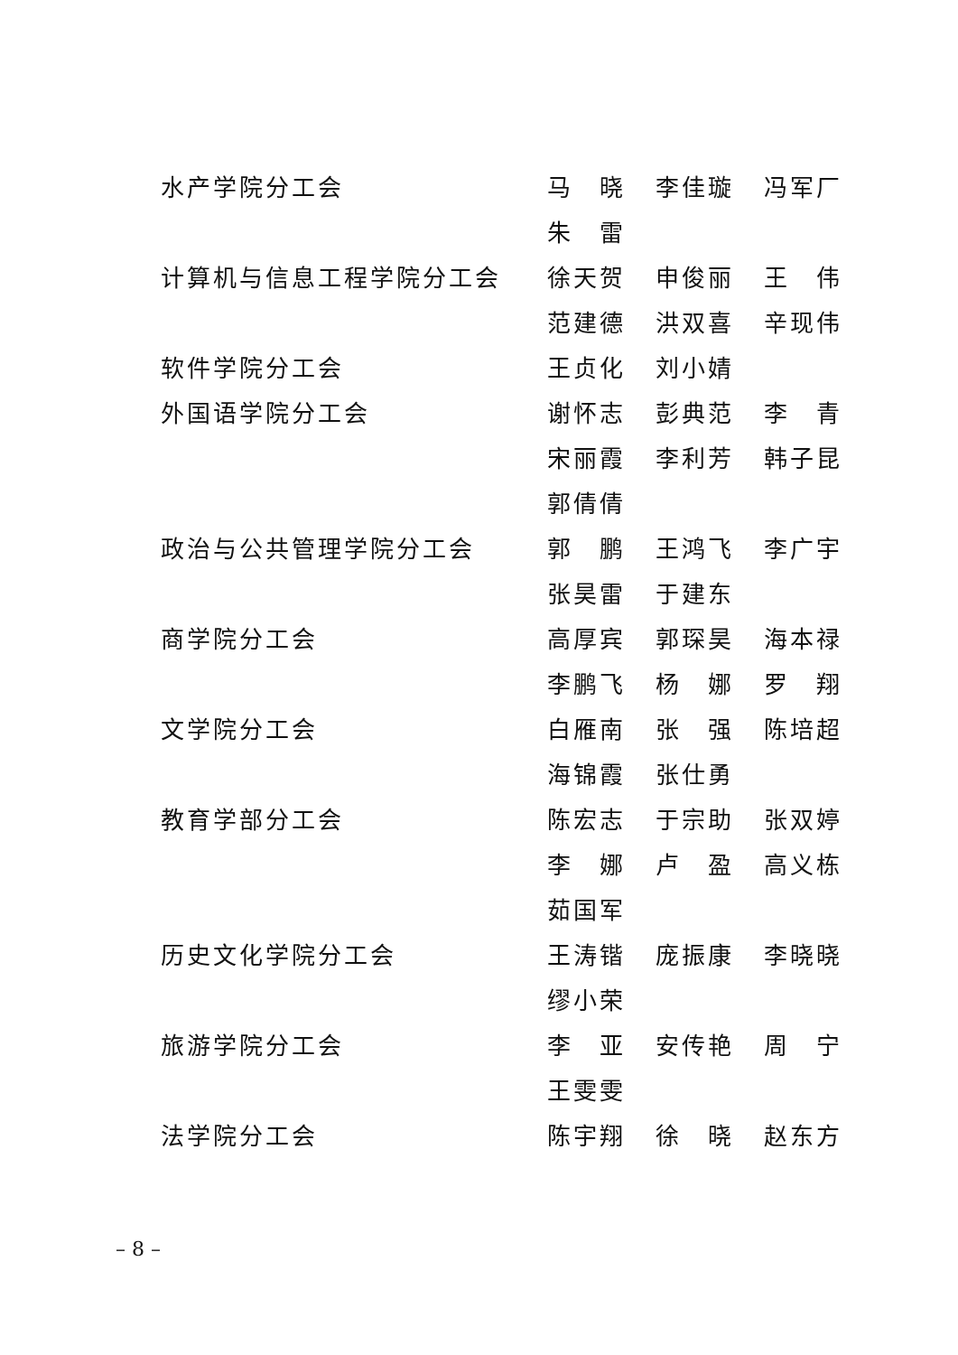水产学院分工会 马　晓 李佳璇 冯军厂
朱　雷
计算机与信息工程学院分工会 徐天贺 申俊丽 王　伟
范建德 洪双喜 辛现伟
软件学院分工会 王贞化 刘小婧
外国语学院分工会 谢怀志 彭典范 李　青
宋丽霞 李利芳 韩子昆
郭倩倩
政治与公共管理学院分工会 郭　鹏 王鸿飞 李广宇
张昊雷 于建东
商学院分工会 高厚宾 郭琛昊 海本禄
李鹏飞 杨　娜 罗　翔
文学院分工会 白雁南 张　强 陈培超
海锦霞 张仕勇
教育学部分工会 陈宏志 于宗助 张双婷
李　娜 卢　盈 高义栋
茹国军
历史文化学院分工会 王涛锴 庞振康 李晓晓
缪小荣
旅游学院分工会 李　亚 安传艳 周　宁
王雯雯
法学院分工会 陈宇翔 徐　晓 赵东方
– 8 –